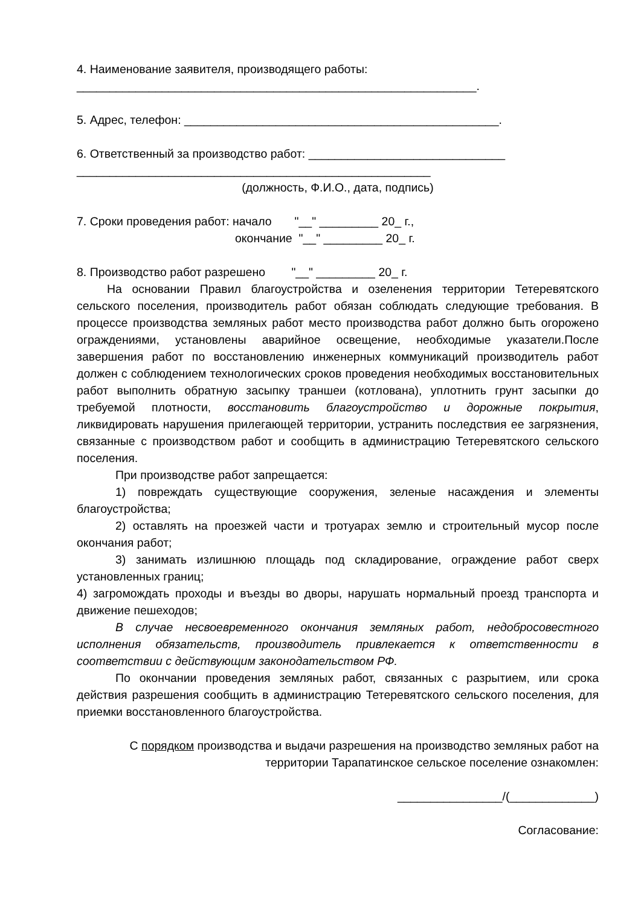4. Наименование заявителя, производящего работы:
_____________________________________________________________.
5. Адрес, телефон: ________________________________________________.
6. Ответственный за производство работ: ______________________________
______________________________________________________
(должность, Ф.И.О., дата, подпись)
7. Сроки проведения работ: начало "__" _________ 20_ г.,
окончание "__" _________ 20_ г.
8. Производство работ разрешено "__" _________ 20_ г.
На основании Правил благоустройства и озеленения территории Тетеревятского сельского поселения, производитель работ обязан соблюдать следующие требования. В процессе производства земляных работ место производства работ должно быть огорожено ограждениями, установлены аварийное освещение, необходимые указатели.После завершения работ по восстановлению инженерных коммуникаций производитель работ должен с соблюдением технологических сроков проведения необходимых восстановительных работ выполнить обратную засыпку траншеи (котлована), уплотнить грунт засыпки до требуемой плотности, восстановить благоустройство и дорожные покрытия, ликвидировать нарушения прилегающей территории, устранить последствия ее загрязнения, связанные с производством работ и сообщить в администрацию Тетеревятского сельского поселения.
При производстве работ запрещается:
1) повреждать существующие сооружения, зеленые насаждения и элементы благоустройства;
2) оставлять на проезжей части и тротуарах землю и строительный мусор после окончания работ;
3) занимать излишнюю площадь под складирование, ограждение работ сверх установленных границ;
4) загромождать проходы и въезды во дворы, нарушать нормальный проезд транспорта и движение пешеходов;
В случае несвоевременного окончания земляных работ, недобросовестного исполнения обязательств, производитель привлекается к ответственности в соответствии с действующим законодательством РФ.
По окончании проведения земляных работ, связанных с разрытием, или срока действия разрешения сообщить в администрацию Тетеревятского сельского поселения, для приемки восстановленного благоустройства.
С порядком производства и выдачи разрешения на производство земляных работ на территории Тарапатинское сельское поселение ознакомлен:
________________/(_____________)
Согласование: